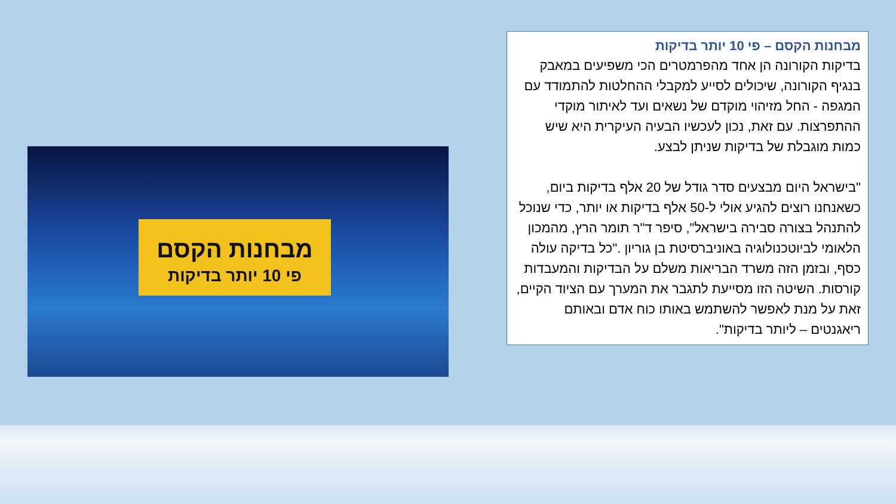מבחנות הקסם – פי 10 יותר בדיקות
בדיקות הקורונה הן אחד מהפרמטרים הכי משפיעים במאבק בנגיף הקורונה, שיכולים לסייע למקבלי ההחלטות להתמודד עם המגפה - החל מזיהוי מוקדם של נשאים ועד לאיתור מוקדי ההתפרצות. עם זאת, נכון לעכשיו הבעיה העיקרית היא שיש כמות מוגבלת של בדיקות שניתן לבצע.
"בישראל היום מבצעים סדר גודל של 20 אלף בדיקות ביום, כשאנחנו רוצים להגיע אולי ל-50 אלף בדיקות או יותר, כדי שנוכל להתנהל בצורה סבירה בישראל", סיפר ד"ר תומר הרץ, מהמכון הלאומי לביוטכנולוגיה באוניברסיטת בן גוריון ."כל בדיקה עולה כסף, ובזמן הזה משרד הבריאות משלם על הבדיקות והמעבדות קורסות. השיטה הזו מסייעת לתגבר את המערך עם הציוד הקיים, זאת על מנת לאפשר להשתמש באותו כוח אדם ובאותם ריאגנטים – ליותר בדיקות".
מבחנות הקסם
פי 10 יותר בדיקות